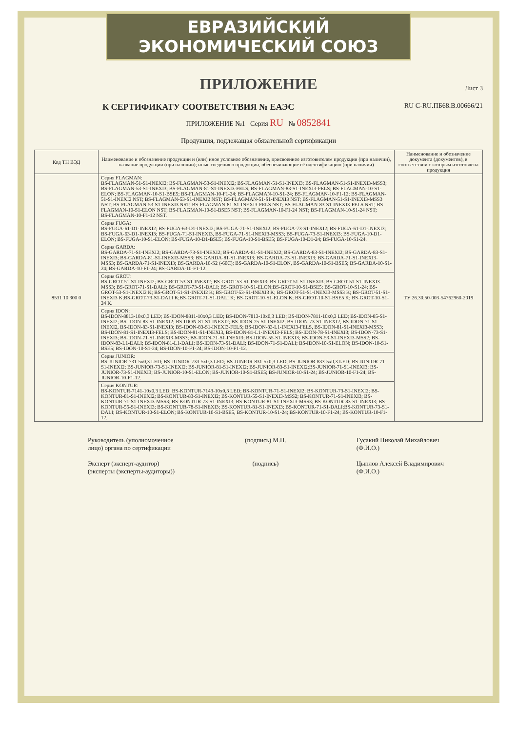ЕВРАЗИЙСКИЙ ЭКОНОМИЧЕСКИЙ СОЮЗ
ПРИЛОЖЕНИЕ
Лист 3
К СЕРТИФИКАТУ СООТВЕТСТВИЯ № ЕАЭС RU C-RU.ПБ68.В.00666/21
ПРИЛОЖЕНИЕ №1 Серия RU № 0852841
Продукция, подлежащая обязательной сертификации
| Код ТН ВЭД | Наименование и обозначение продукции и (или) иное условное обозначение, присвоенное изготовителем продукции (при наличии), название продукции (при наличии); иные сведения о продукции, обеспечивающие её идентификацию (при наличии) | Наименование и обозначение документа (документов), в соответствии с которым изготовлена продукция |
| --- | --- | --- |
| 8531 10 300 0 | Серия FLAGMAN: BS-FLAGMAN-51-S1-INEXI2; BS-FLAGMAN-53-S1-INEXI2; BS-FLAGMAN-51-S1-INEXI3; BS-FLAGMAN-51-S1-INEXI3-MSS3; BS-FLAGMAN-53-S1-INEXI3; BS-FLAGMAN-81-S1-INEXI3-FELS, BS-FLAGMAN-83-S1-INEXI3-FELS; BS-FLAGMAN-10-S1-ELON; BS-FLAGMAN-10-S1-BSE5; BS-FLAGMAN-10-F1-24; BS-FLAGMAN-10-S1-24; BS-FLAGMAN-10-F1-12; BS-FLAGMAN-51-S1-INEXI2 NST; BS-FLAGMAN-53-S1-INEXI2 NST; BS-FLAGMAN-51-S1-INEXI3 NST; BS-FLAGMAN-51-S1-INEXI3-MSS3 NST; BS-FLAGMAN-53-S1-INEXI3 NST; BS-FLAGMAN-81-S1-INEXI3-FELS NST; BS-FLAGMAN-83-S1-INEXI3-FELS NST; BS-FLAGMAN-10-S1-ELON NST; BS-FLAGMAN-10-S1-BSE5 NST; BS-FLAGMAN-10-F1-24 NST; BS-FLAGMAN-10-S1-24 NST; BS-FLAGMAN-10-F1-12 NST. | ТУ 26.30.50-003-54762960-2019 |
| | Серия FUGA: BS-FUGA-61-D1-INEXI2; BS-FUGA-63-D1-INEXI2; BS-FUGA-71-S1-INEXI2; BS-FUGA-73-S1-INEXI2; BS-FUGA-61-D1-INEXI3; BS-FUGA-63-D1-INEXI3; BS-FUGA-71-S1-INEXI3, BS-FUGA-71-S1-INEXI3-MSS3; BS-FUGA-73-S1-INEXI3; BS-FUGA-10-D1-ELON; BS-FUGA-10-S1-ELON; BS-FUGA-10-D1-BSE5; BS-FUGA-10-S1-BSE5; BS-FUGA-10-D1-24; BS-FUGA-10-S1-24. | |
| | Серия GARDA: BS-GARDA-71-S1-INEXI2; BS-GARDA-73-S1-INEXI2; BS-GARDA-81-S1-INEXI2; BS-GARDA-83-S1-INEXI2; BS-GARDA-83-S1-INEXI3; BS-GARDA-81-S1-INEXI3-MSS3; BS-GARDA-81-S1-INEXI3; BS-GARDA-73-S1-INEXI3; BS-GARDA-71-S1-INEXI3-MSS3; BS-GARDA-71-S1-INEXI3; BS-GARDA-10-S2 (-60C); BS-GARDA-10-S1-ELON, BS-GARDA-10-S1-BSE5; BS-GARDA-10-S1-24; BS-GARDA-10-F1-24; BS-GARDA-10-F1-12. | |
| | Серия GROT: BS-GROT-51-S1-INEXI2; BS-GROT-53-S1-INEXI2; BS-GROT-53-S1-INEXI3; BS-GROT-51-S1-INEXI3; BS-GROT-51-S1-INEXI3-MSS3; BS-GROT-71-S1-DALI; BS-GROT-73-S1-DALI; BS-GROT-10-S1-ELON;BS-GROT-10-S1-BSE5; BS-GROT-10-S1-24; BS-GROT-53-S1-INEXI2 K; BS-GROT-51-S1-INEXI2 K; BS-GROT-53-S1-INEXI3 K; BS-GROT-51-S1-INEXI3-MSS3 K; BS-GROT-51-S1-INEXI3 K;BS-GROT-73-S1-DALI K;BS-GROT-71-S1-DALI K; BS-GROT-10-S1-ELON K; BS-GROT-10-S1-BSE5 K; BS-GROT-10-S1-24 K. | |
| | Серия IDON: BS-IDON-8813-10x0,3 LED; BS-IDON-8811-10x0,3 LED; BS-IDON-7813-10x0,3 LED; BS-IDON-7811-10x0,3 LED; BS-IDON-85-S1-INEXI2; BS-IDON-83-S1-INEXI2; BS-IDON-81-S1-INEXI2; BS-IDON-75-S1-INEXI2; BS-IDON-73-S1-INEXI2, BS-IDON-71-S1-INEXI2, BS-IDON-83-S1-INEXI3; BS-IDON-83-S1-INEXI3-FELS; BS-IDON-83-L1-INEXI3-FELS, BS-IDON-81-S1-INEXI3-MSS3; BS-IDON-81-S1-INEXI3-FELS; BS-IDON-81-S1-INEXI3, BS-IDON-81-L1-INEXI3-FELS; BS-IDON-78-S1-INEXI3; BS-IDON-73-S1-INEXI3; BS-IDON-71-S1-INEXI3-MSS3; BS-IDON-71-S1-INEXI3; BS-IDON-55-S1-INEXI3; BS-IDON-53-S1-INEXI3-MSS2; BS-IDON-83-L1-DALI; BS-IDON-81-L1-DALI; BS-IDON-73-S1-DALI; BS-IDON-71-S1-DALI; BS-IDON-10-S1-ELON; BS-IDON-10-S1-BSE5; BS-IDON-10-S1-24; BS-IDON-10-F1-24; BS-IDON-10-F1-12. | |
| | Серия JUNIOR: BS-JUNIOR-731-5x0,3 LED; BS-JUNIOR-733-5x0,3 LED; BS-JUNIOR-831-5x0,3 LED, BS-JUNIOR-833-5x0,3 LED; BS-JUNIOR-71-S1-INEXI2; BS-JUNIOR-73-S1-INEXI2; BS-JUNIOR-81-S1-INEXI2; BS-JUNIOR-83-S1-INEXI2;BS-JUNIOR-71-S1-INEXI3; BS-JUNIOR-73-S1-INEXI3; BS-JUNIOR-10-S1-ELON; BS-JUNIOR-10-S1-BSE5; BS-JUNIOR-10-S1-24; BS-JUNIOR-10-F1-24; BS-JUNIOR-10-F1-12. | |
| | Серия KONTUR: BS-KONTUR-7141-10x0,3 LED; BS-KONTUR-7143-10x0,3 LED; BS-KONTUR-71-S1-INEXI2; BS-KONTUR-73-S1-INEXI2; BS-KONTUR-81-S1-INEXI2; BS-KONTUR-83-S1-INEXI2; BS-KONTUR-55-S1-INEXI3-MSS2; BS-KONTUR-71-S1-INEXI3; BS-KONTUR-71-S1-INEXI3-MSS3; BS-KONTUR-73-S1-INEXI3; BS-KONTUR-81-S1-INEXI3-MSS3; BS-KONTUR-83-S1-INEXI3; BS-KONTUR-55-S1-INEXI3; BS-KONTUR-78-S1-INEXI3; BS-KONTUR-81-S1-INEXI3; BS-KONTUR-71-S1-DALI;BS-KONTUR-73-S1-DALI; BS-KONTUR-10-S1-ELON; BS-KONTUR-10-S1-BSE5, BS-KONTUR-10-S1-24; BS-KONTUR-10-F1-24; BS-KONTUR-10-F1-12. | |
Руководитель (уполномоченное
лицо) органа по сертификации
Эксперт (эксперт-аудитор)
(эксперты (эксперты-аудиторы))
(подпись) М.П.
(подпись)
Гусакий Николай Михайлович
(Ф.И.О.)
Цыплов Алексей Владимирович
(Ф.И.О.)